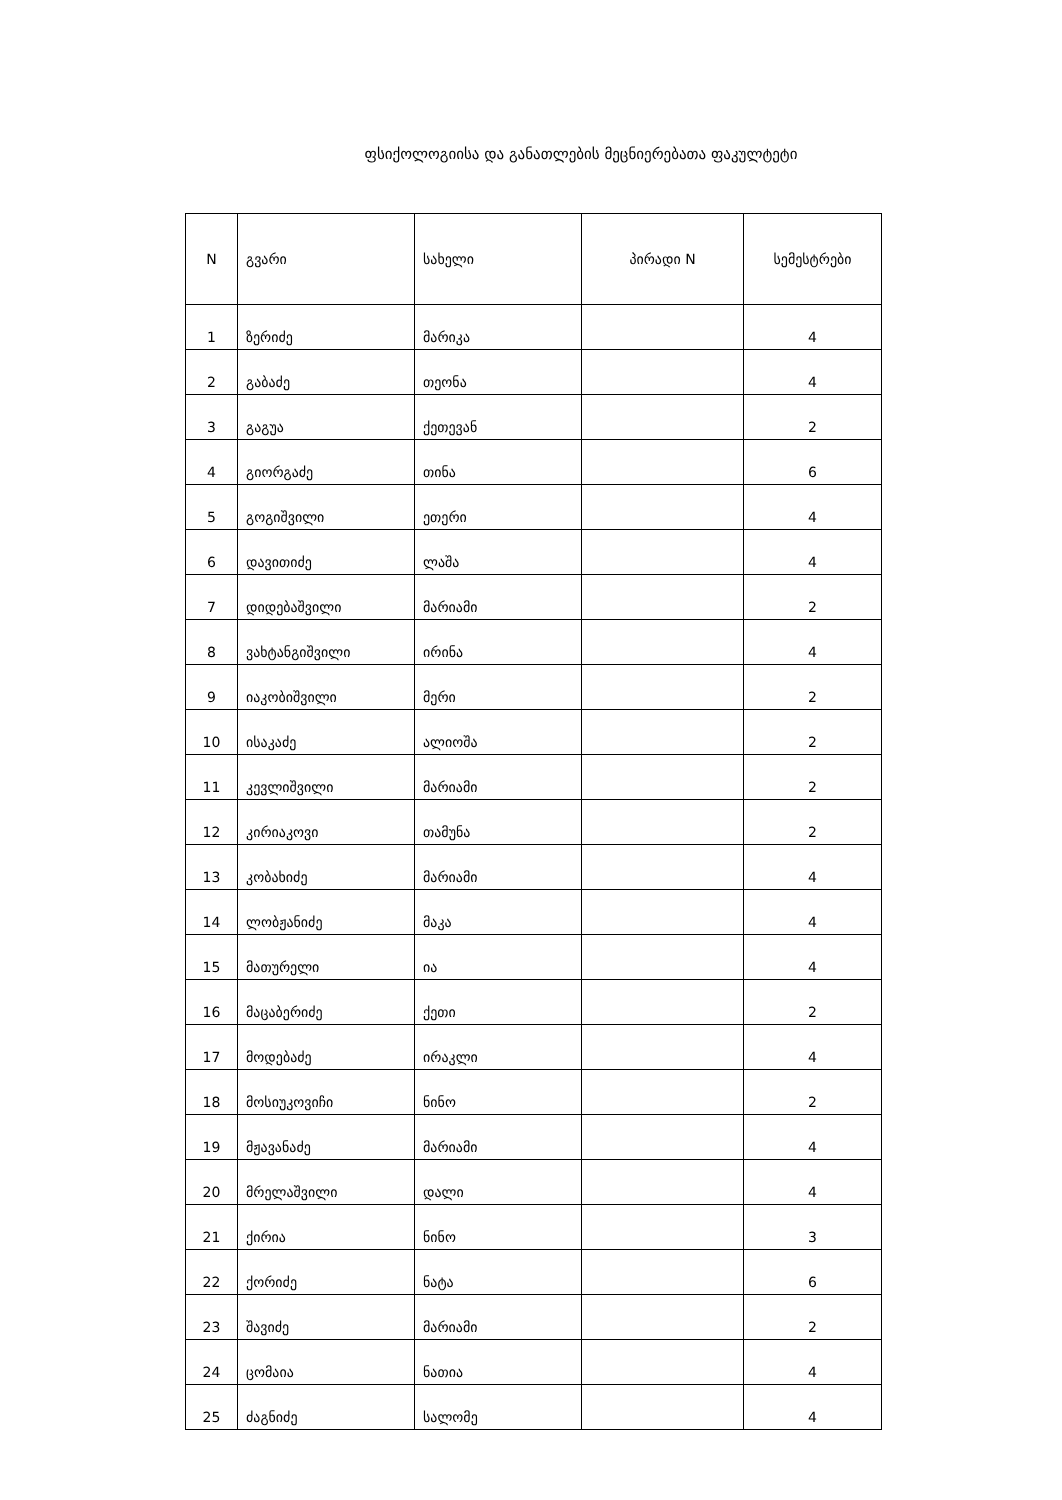ფსიქოლოგიისა და განათლების მეცნიერებათა ფაკულტეტი
| N | გვარი | სახელი | პირადი N | სემესტრები |
| --- | --- | --- | --- | --- |
| 1 | ზერიძე | მარიკა | | 4 |
| 2 | გაბაძე | თეონა | | 4 |
| 3 | გაგუა | ქეთევან | | 2 |
| 4 | გიორგაძე | თინა | | 6 |
| 5 | გოგიშვილი | ეთერი | | 4 |
| 6 | დავითიძე | ლაშა | | 4 |
| 7 | დიდებაშვილი | მარიამი | | 2 |
| 8 | ვახტანგიშვილი | ირინა | | 4 |
| 9 | იაკობიშვილი | მერი | | 2 |
| 10 | ისაკაძე | ალიოშა | | 2 |
| 11 | კევლიშვილი | მარიამი | | 2 |
| 12 | კირიაკოვი | თამუნა | | 2 |
| 13 | კობახიძე | მარიამი | | 4 |
| 14 | ლობჟანიძე | მაკა | | 4 |
| 15 | მათურელი | ია | | 4 |
| 16 | მაცაბერიძე | ქეთი | | 2 |
| 17 | მოდებაძე | ირაკლი | | 4 |
| 18 | მოსიუკოვიჩი | ნინო | | 2 |
| 19 | მჟავანაძე | მარიამი | | 4 |
| 20 | მრელაშვილი | დალი | | 4 |
| 21 | ქირია | ნინო | | 3 |
| 22 | ქორიძე | ნატა | | 6 |
| 23 | შავიძე | მარიამი | | 2 |
| 24 | ცომაია | ნათია | | 4 |
| 25 | ძაგნიძე | სალომე | | 4 |